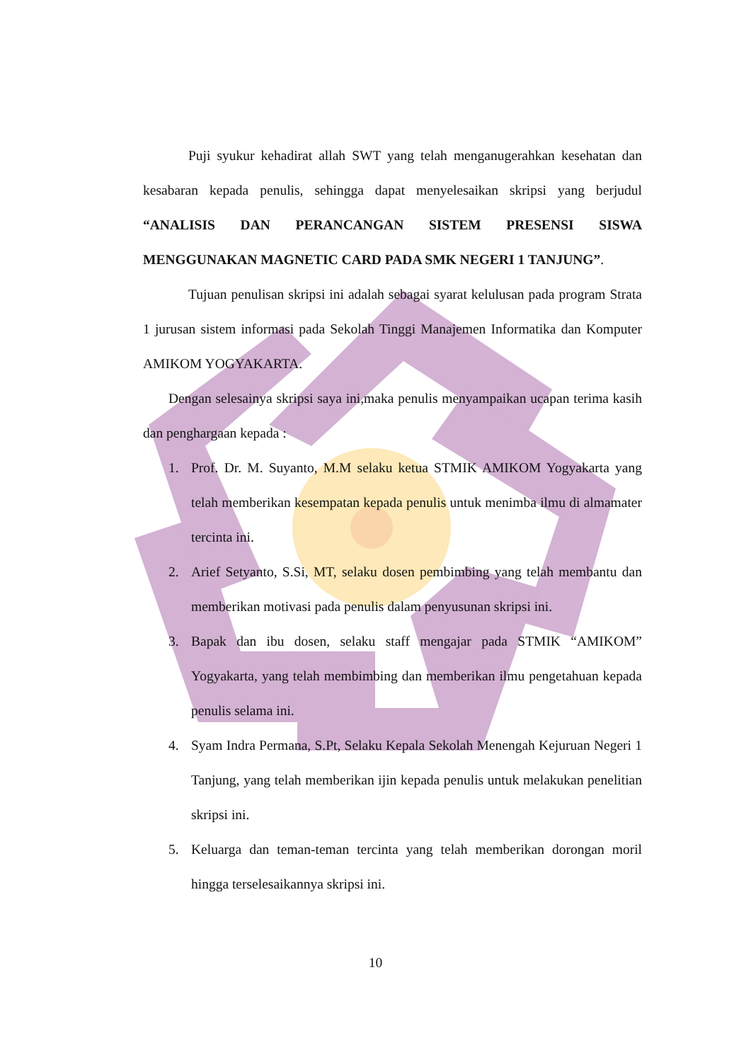Puji syukur kehadirat allah SWT yang telah menganugerahkan kesehatan dan kesabaran kepada penulis, sehingga dapat menyelesaikan skripsi yang berjudul “ANALISIS DAN PERANCANGAN SISTEM PRESENSI SISWA MENGGUNAKAN MAGNETIC CARD PADA SMK NEGERI 1 TANJUNG”.
Tujuan penulisan skripsi ini adalah sebagai syarat kelulusan pada program Strata 1 jurusan sistem informasi pada Sekolah Tinggi Manajemen Informatika dan Komputer AMIKOM YOGYAKARTA.
Dengan selesainya skripsi saya ini,maka penulis menyampaikan ucapan terima kasih dan penghargaan kepada :
1. Prof. Dr. M. Suyanto, M.M selaku ketua STMIK AMIKOM Yogyakarta yang telah memberikan kesempatan kepada penulis untuk menimba ilmu di almamater tercinta ini.
2. Arief Setyanto, S.Si, MT, selaku dosen pembimbing yang telah membantu dan memberikan motivasi pada penulis dalam penyusunan skripsi ini.
3. Bapak dan ibu dosen, selaku staff mengajar pada STMIK “AMIKOM” Yogyakarta, yang telah membimbing dan memberikan ilmu pengetahuan kepada penulis selama ini.
4. Syam Indra Permana, S.Pt, Selaku Kepala Sekolah Menengah Kejuruan Negeri 1 Tanjung, yang telah memberikan ijin kepada penulis untuk melakukan penelitian skripsi ini.
5. Keluarga dan teman-teman tercinta yang telah memberikan dorongan moril hingga terselesaikannya skripsi ini.
10